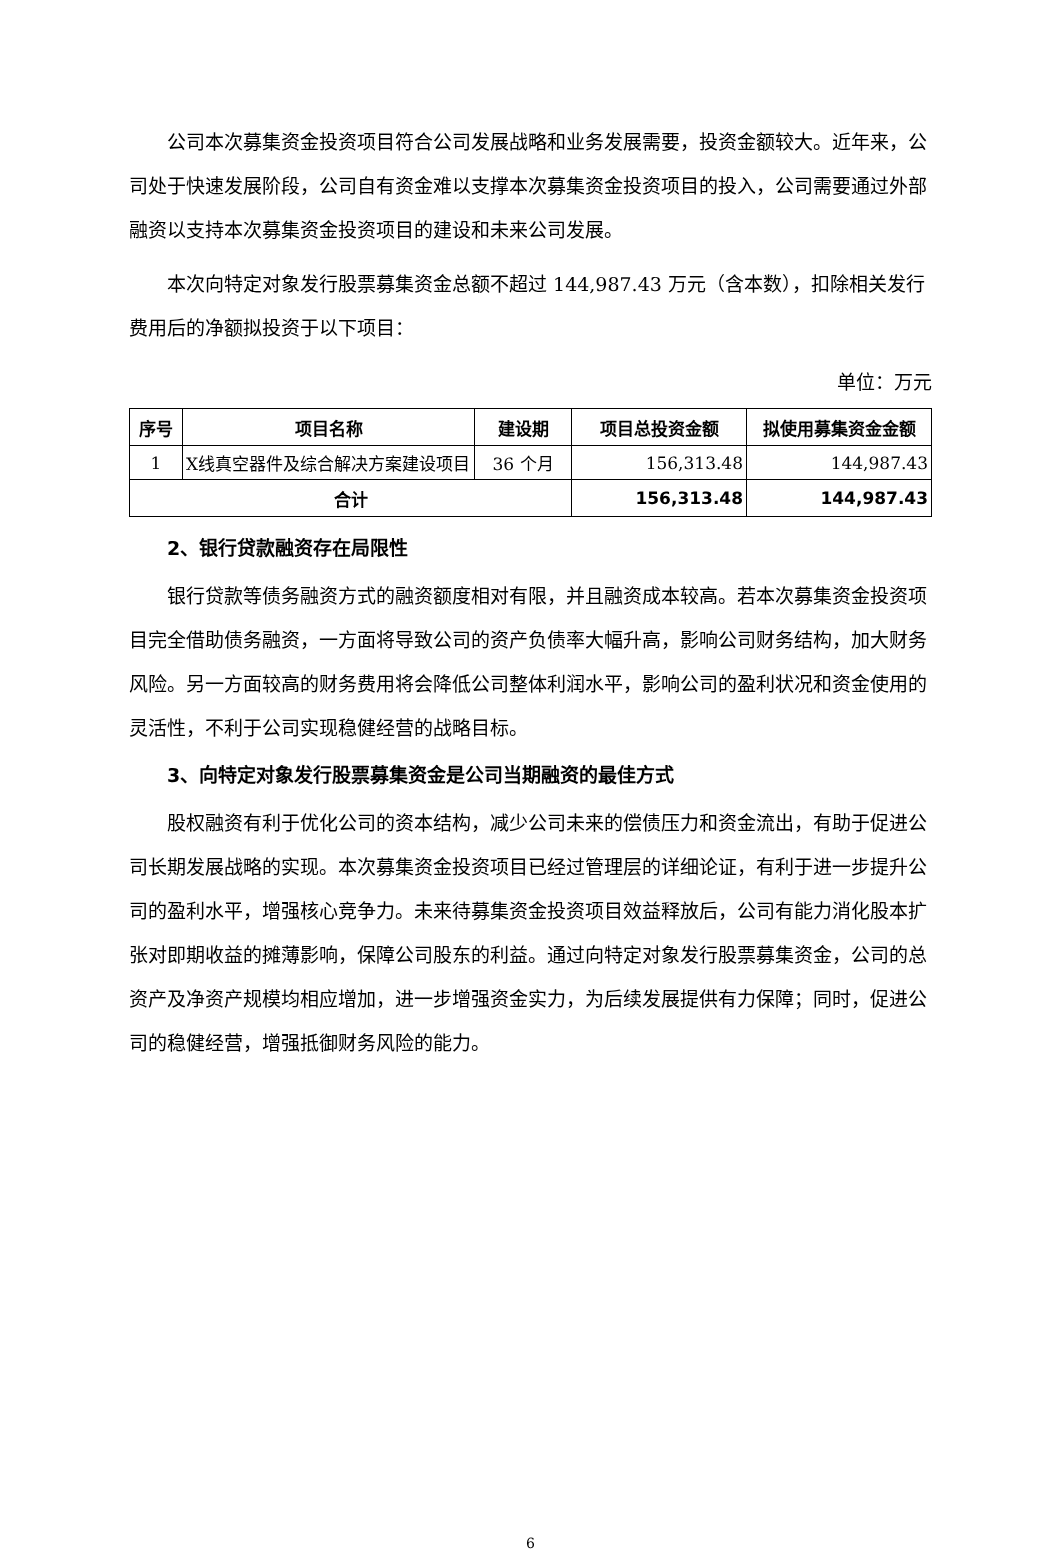公司本次募集资金投资项目符合公司发展战略和业务发展需要，投资金额较大。近年来，公司处于快速发展阶段，公司自有资金难以支撑本次募集资金投资项目的投入，公司需要通过外部融资以支持本次募集资金投资项目的建设和未来公司发展。
本次向特定对象发行股票募集资金总额不超过 144,987.43 万元（含本数），扣除相关发行费用后的净额拟投资于以下项目：
单位：万元
| 序号 | 项目名称 | 建设期 | 项目总投资金额 | 拟使用募集资金金额 |
| --- | --- | --- | --- | --- |
| 1 | X线真空器件及综合解决方案建设项目 | 36 个月 | 156,313.48 | 144,987.43 |
| 合计 | | | 156,313.48 | 144,987.43 |
2、银行贷款融资存在局限性
银行贷款等债务融资方式的融资额度相对有限，并且融资成本较高。若本次募集资金投资项目完全借助债务融资，一方面将导致公司的资产负债率大幅升高，影响公司财务结构，加大财务风险。另一方面较高的财务费用将会降低公司整体利润水平，影响公司的盈利状况和资金使用的灵活性，不利于公司实现稳健经营的战略目标。
3、向特定对象发行股票募集资金是公司当期融资的最佳方式
股权融资有利于优化公司的资本结构，减少公司未来的偿债压力和资金流出，有助于促进公司长期发展战略的实现。本次募集资金投资项目已经过管理层的详细论证，有利于进一步提升公司的盈利水平，增强核心竞争力。未来待募集资金投资项目效益释放后，公司有能力消化股本扩张对即期收益的摊薄影响，保障公司股东的利益。通过向特定对象发行股票募集资金，公司的总资产及净资产规模均相应增加，进一步增强资金实力，为后续发展提供有力保障；同时，促进公司的稳健经营，增强抵御财务风险的能力。
6